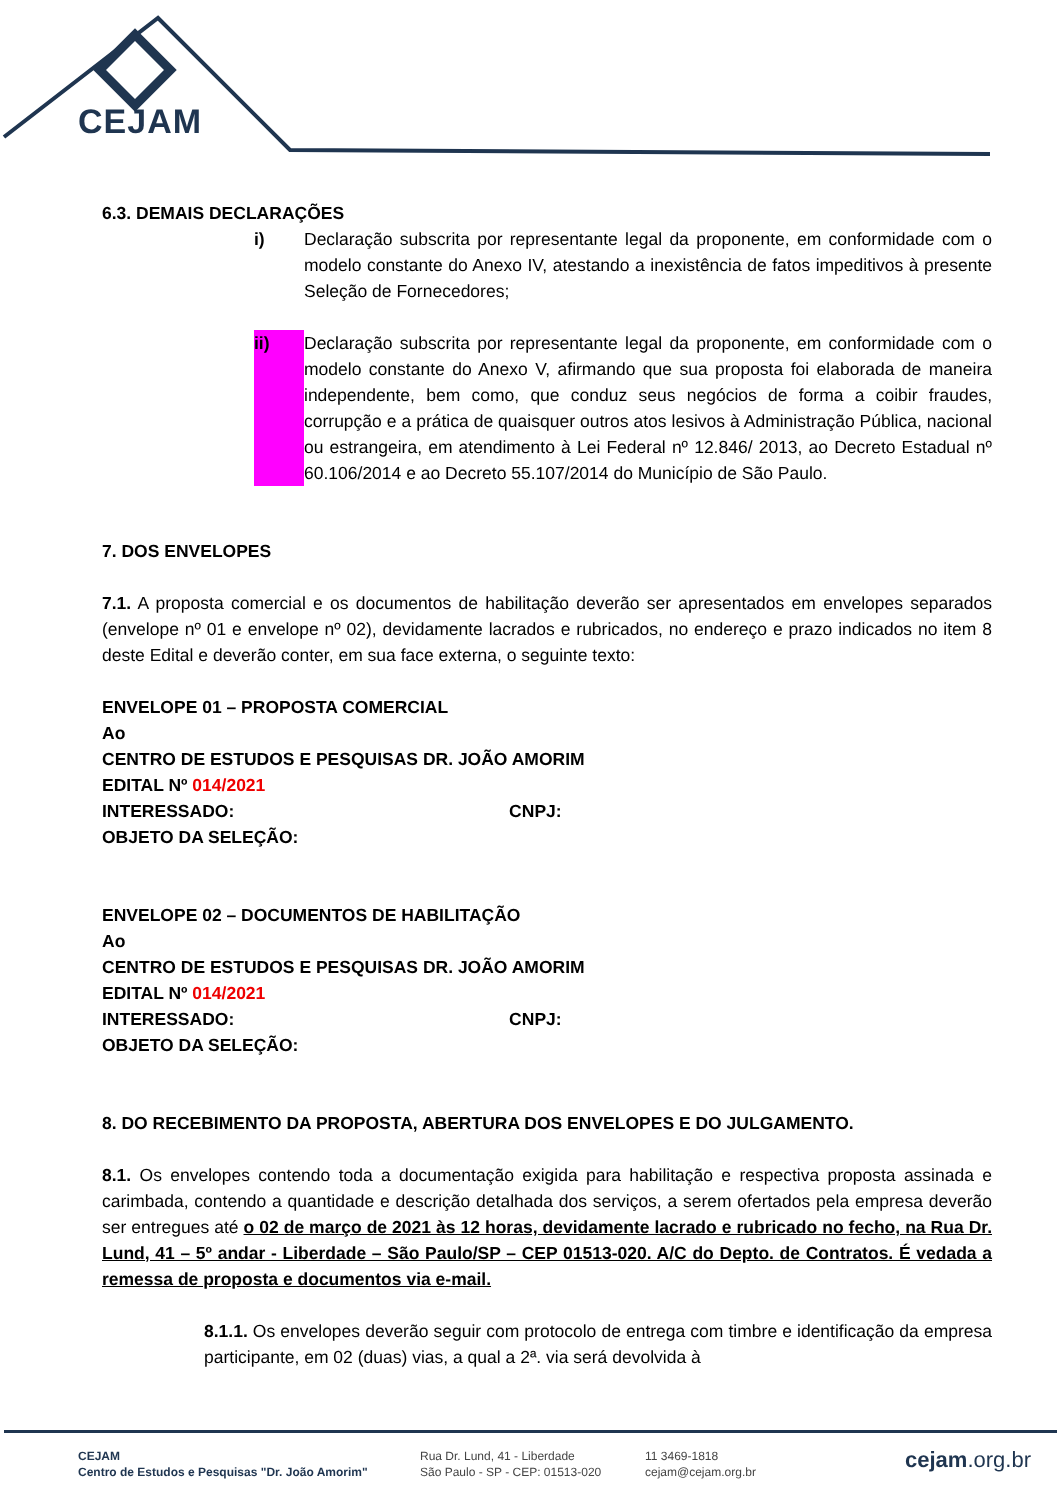CEJAM
6.3. DEMAIS DECLARAÇÕES
i) Declaração subscrita por representante legal da proponente, em conformidade com o modelo constante do Anexo IV, atestando a inexistência de fatos impeditivos à presente Seleção de Fornecedores;
ii) Declaração subscrita por representante legal da proponente, em conformidade com o modelo constante do Anexo V, afirmando que sua proposta foi elaborada de maneira independente, bem como, que conduz seus negócios de forma a coibir fraudes, corrupção e a prática de quaisquer outros atos lesivos à Administração Pública, nacional ou estrangeira, em atendimento à Lei Federal nº 12.846/ 2013, ao Decreto Estadual nº 60.106/2014 e ao Decreto 55.107/2014 do Município de São Paulo.
7. DOS ENVELOPES
7.1. A proposta comercial e os documentos de habilitação deverão ser apresentados em envelopes separados (envelope nº 01 e envelope nº 02), devidamente lacrados e rubricados, no endereço e prazo indicados no item 8 deste Edital e deverão conter, em sua face externa, o seguinte texto:
ENVELOPE 01 – PROPOSTA COMERCIAL
Ao
CENTRO DE ESTUDOS E PESQUISAS DR. JOÃO AMORIM
EDITAL Nº 014/2021
INTERESSADO: CNPJ:
OBJETO DA SELEÇÃO:
ENVELOPE 02 – DOCUMENTOS DE HABILITAÇÃO
Ao
CENTRO DE ESTUDOS E PESQUISAS DR. JOÃO AMORIM
EDITAL Nº 014/2021
INTERESSADO: CNPJ:
OBJETO DA SELEÇÃO:
8. DO RECEBIMENTO DA PROPOSTA, ABERTURA DOS ENVELOPES E DO JULGAMENTO.
8.1. Os envelopes contendo toda a documentação exigida para habilitação e respectiva proposta assinada e carimbada, contendo a quantidade e descrição detalhada dos serviços, a serem ofertados pela empresa deverão ser entregues até o 02 de março de 2021 às 12 horas, devidamente lacrado e rubricado no fecho, na Rua Dr. Lund, 41 – 5º andar - Liberdade – São Paulo/SP – CEP 01513-020. A/C do Depto. de Contratos. É vedada a remessa de proposta e documentos via e-mail.
8.1.1. Os envelopes deverão seguir com protocolo de entrega com timbre e identificação da empresa participante, em 02 (duas) vias, a qual a 2ª. via será devolvida à
CEJAM
Centro de Estudos e Pesquisas "Dr. João Amorim"
Rua Dr. Lund, 41 - Liberdade
São Paulo - SP - CEP: 01513-020
11 3469-1818
cejam@cejam.org.br
cejam.org.br